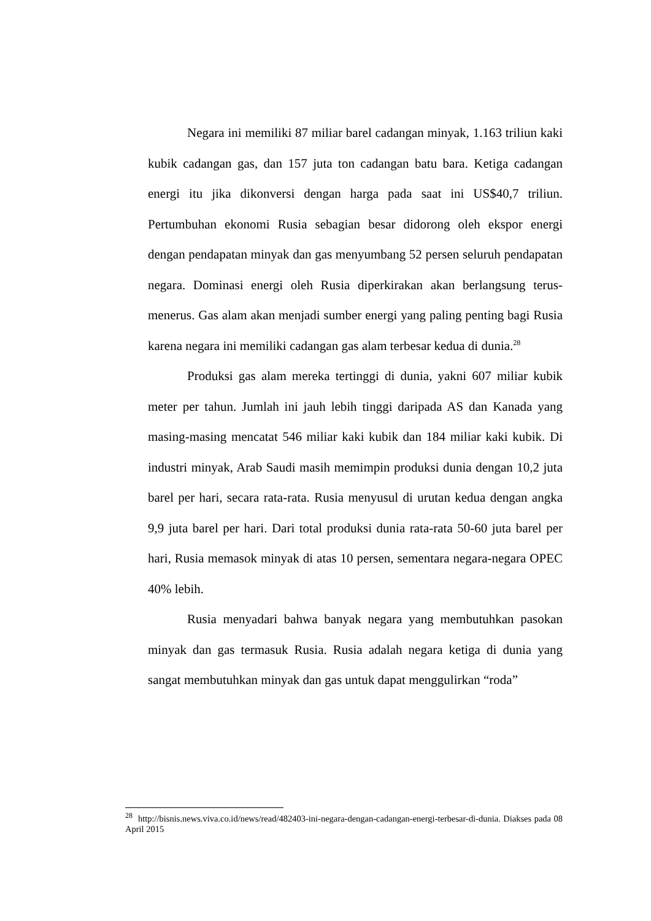Negara ini memiliki 87 miliar barel cadangan minyak, 1.163 triliun kaki kubik cadangan gas, dan 157 juta ton cadangan batu bara. Ketiga cadangan energi itu jika dikonversi dengan harga pada saat ini US$40,7 triliun. Pertumbuhan ekonomi Rusia sebagian besar didorong oleh ekspor energi dengan pendapatan minyak dan gas menyumbang 52 persen seluruh pendapatan negara. Dominasi energi oleh Rusia diperkirakan akan berlangsung terus-menerus. Gas alam akan menjadi sumber energi yang paling penting bagi Rusia karena negara ini memiliki cadangan gas alam terbesar kedua di dunia.<sup>28</sup>
Produksi gas alam mereka tertinggi di dunia, yakni 607 miliar kubik meter per tahun. Jumlah ini jauh lebih tinggi daripada AS dan Kanada yang masing-masing mencatat 546 miliar kaki kubik dan 184 miliar kaki kubik. Di industri minyak, Arab Saudi masih memimpin produksi dunia dengan 10,2 juta barel per hari, secara rata-rata. Rusia menyusul di urutan kedua dengan angka 9,9 juta barel per hari. Dari total produksi dunia rata-rata 50-60 juta barel per hari, Rusia memasok minyak di atas 10 persen, sementara negara-negara OPEC 40% lebih.
Rusia menyadari bahwa banyak negara yang membutuhkan pasokan minyak dan gas termasuk Rusia. Rusia adalah negara ketiga di dunia yang sangat membutuhkan minyak dan gas untuk dapat menggulirkan “roda”
<sup>28</sup> http://bisnis.news.viva.co.id/news/read/482403-ini-negara-dengan-cadangan-energi-terbesar-di-dunia. Diakses pada 08 April 2015